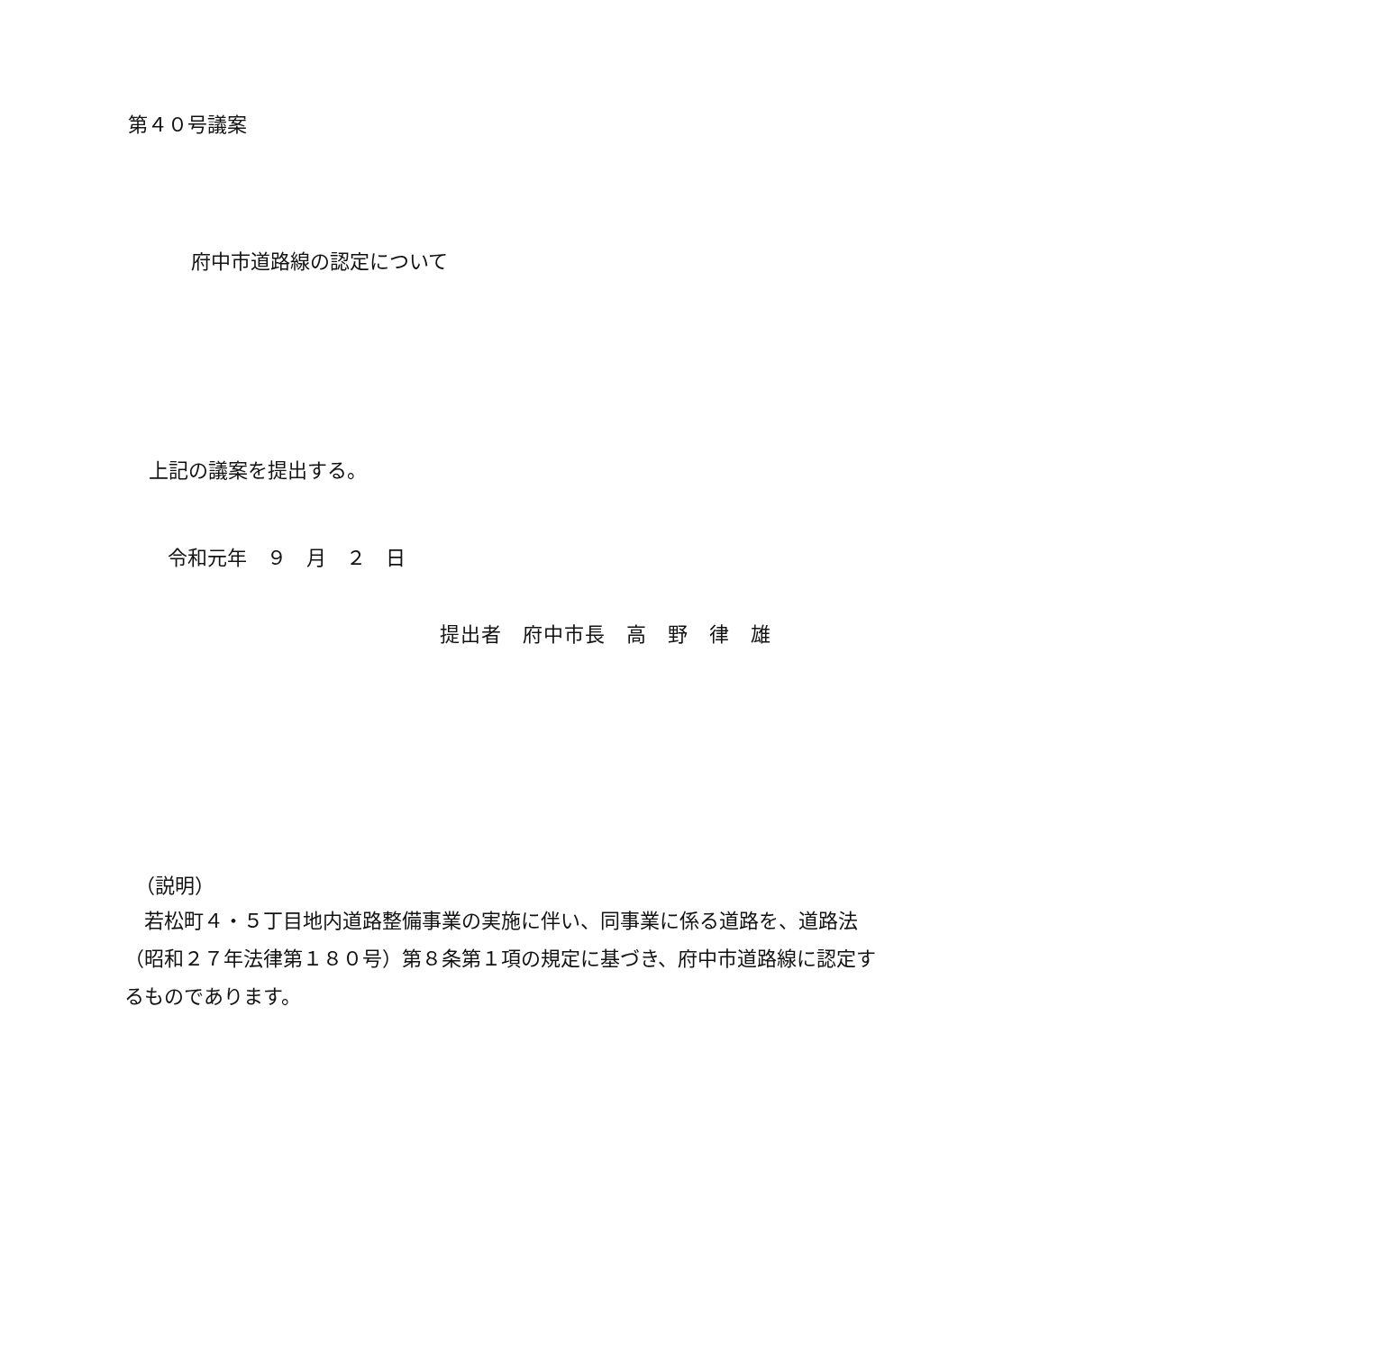第４０号議案
府中市道路線の認定について
上記の議案を提出する。
令和元年　９　月　２　日
提出者　府中市長　高　野　律　雄
（説明）
若松町４・５丁目地内道路整備事業の実施に伴い、同事業に係る道路を、道路法（昭和２７年法律第１８０号）第８条第１項の規定に基づき、府中市道路線に認定するものであります。